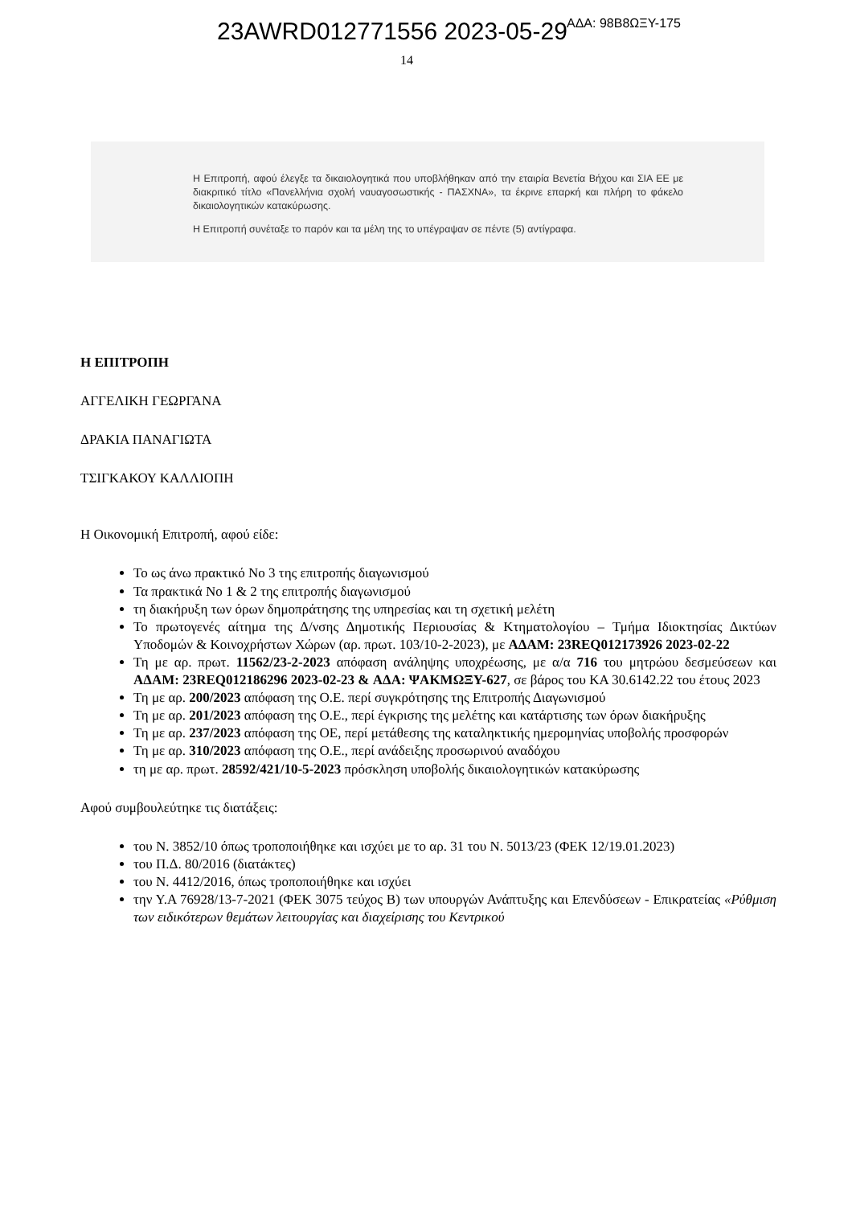23AWRD012771556 2023-05-29 ΑΔΑ: 98Β8ΩΞΥ-175
14
Η Επιτροπή, αφού έλεγξε τα δικαιολογητικά που υποβλήθηκαν από την εταιρία Βενετία Βήχου και ΣΙΑ ΕΕ με διακριτικό τίτλο «Πανελλήνια σχολή ναυαγοσωστικής - ΠΑΣΧΝΑ», τα έκρινε επαρκή και πλήρη το φάκελο δικαιολογητικών κατακύρωσης.
Η Επιτροπή συνέταξε το παρόν και τα μέλη της το υπέγραψαν σε πέντε (5) αντίγραφα.
Η ΕΠΙΤΡΟΠΗ
ΑΓΓΕΛΙΚΗ ΓΕΩΡΓΑΝΑ
ΔΡΑΚΙΑ ΠΑΝΑΓΙΩΤΑ
ΤΣΙΓΚΑΚΟΥ ΚΑΛΛΙΟΠΗ
Η Οικονομική Επιτροπή, αφού είδε:
Το ως άνω πρακτικό Νο 3 της επιτροπής διαγωνισμού
Τα πρακτικά Νο 1 & 2 της επιτροπής διαγωνισμού
τη διακήρυξη των όρων δημοπράτησης της υπηρεσίας και τη σχετική μελέτη
Το πρωτογενές αίτημα της Δ/νσης Δημοτικής Περιουσίας & Κτηματολογίου – Τμήμα Ιδιοκτησίας Δικτύων Υποδομών & Κοινοχρήστων Χώρων (αρ. πρωτ. 103/10-2-2023), με ΑΔΑΜ: 23REQ012173926 2023-02-22
Τη με αρ. πρωτ. 11562/23-2-2023 απόφαση ανάληψης υποχρέωσης, με α/α 716 του μητρώου δεσμεύσεων και ΑΔΑΜ: 23REQ012186296 2023-02-23 & ΑΔΑ: ΨΑΚΜΩΞΥ-627, σε βάρος του ΚΑ 30.6142.22 του έτους 2023
Τη με αρ. 200/2023 απόφαση της Ο.Ε. περί συγκρότησης της Επιτροπής Διαγωνισμού
Τη με αρ. 201/2023 απόφαση της Ο.Ε., περί έγκρισης της μελέτης και κατάρτισης των όρων διακήρυξης
Τη με αρ. 237/2023 απόφαση της ΟΕ, περί μετάθεσης της καταληκτικής ημερομηνίας υποβολής προσφορών
Τη με αρ. 310/2023 απόφαση της Ο.Ε., περί ανάδειξης προσωρινού αναδόχου
τη με αρ. πρωτ. 28592/421/10-5-2023 πρόσκληση υποβολής δικαιολογητικών κατακύρωσης
Αφού συμβουλεύτηκε τις διατάξεις:
του Ν. 3852/10 όπως τροποποιήθηκε και ισχύει με το αρ. 31 του Ν. 5013/23 (ΦΕΚ 12/19.01.2023)
του Π.Δ. 80/2016 (διατάκτες)
του Ν. 4412/2016, όπως τροποποιήθηκε και ισχύει
την Υ.Α 76928/13-7-2021 (ΦΕΚ 3075 τεύχος Β) των υπουργών Ανάπτυξης και Επενδύσεων - Επικρατείας «Ρύθμιση των ειδικότερων θεμάτων λειτουργίας και διαχείρισης του Κεντρικού